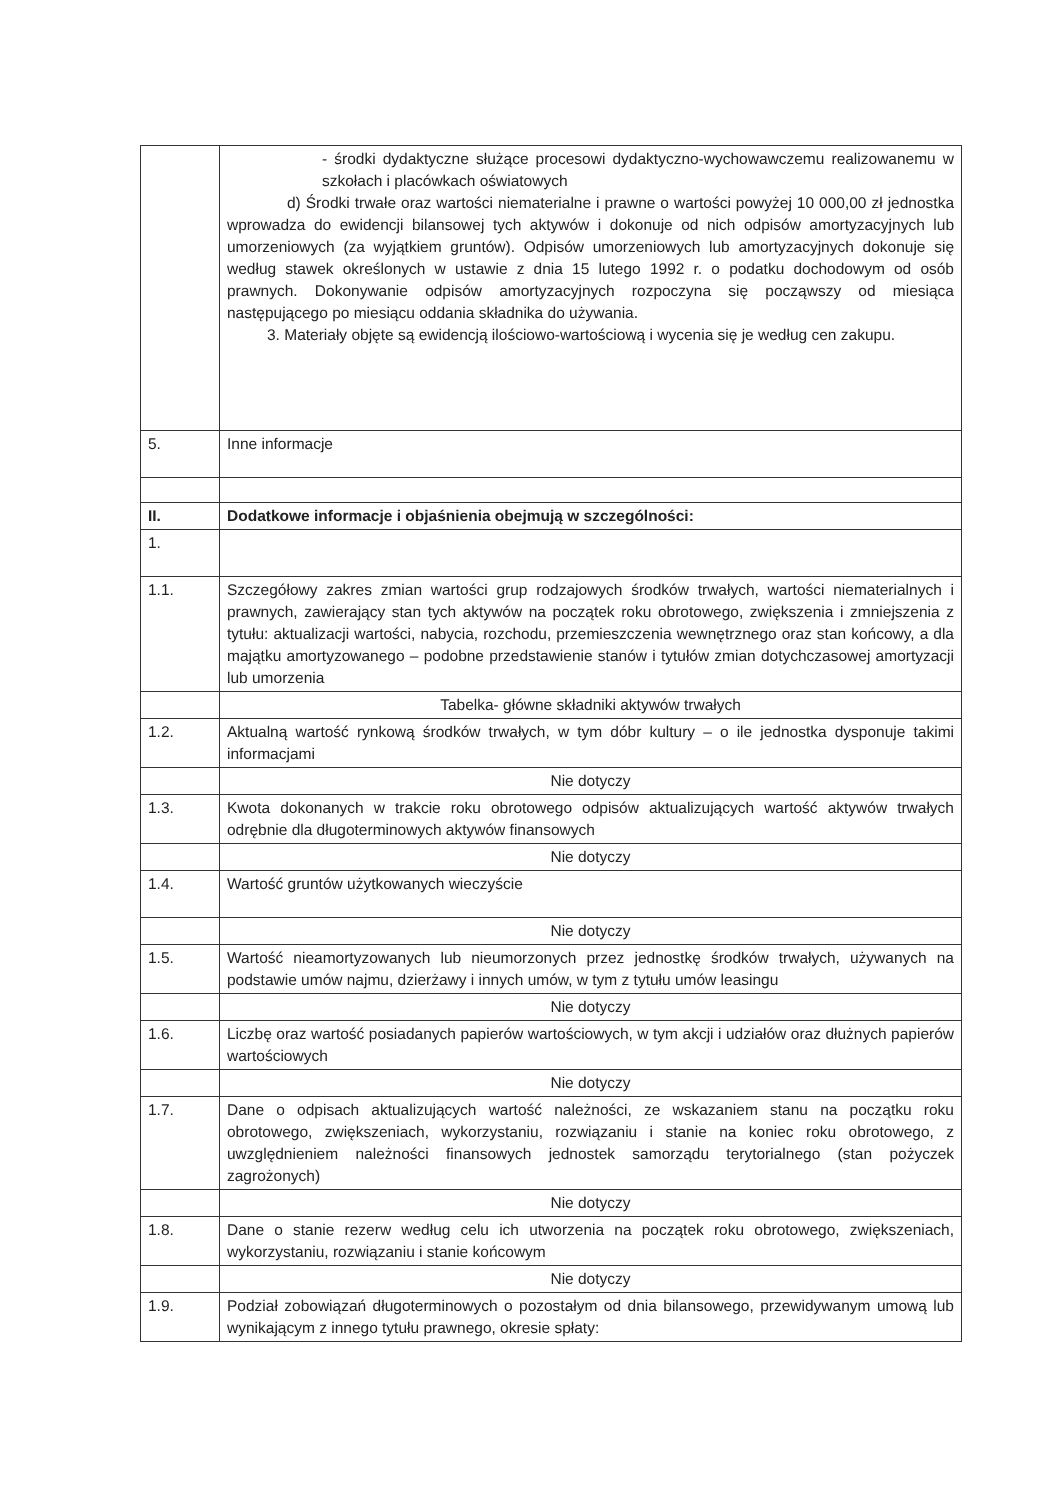| | - środki dydaktyczne służące procesowi dydaktyczno-wychowawczemu realizowanemu w szkołach i placówkach oświatowych d) Środki trwałe oraz wartości niematerialne i prawne o wartości powyżej 10 000,00 zł jednostka wprowadza do ewidencji bilansowej tych aktywów i dokonuje od nich odpisów amortyzacyjnych lub umorzeniowych (za wyjątkiem gruntów). Odpisów umorzeniowych lub amortyzacyjnych dokonuje się według stawek określonych w ustawie z dnia 15 lutego 1992 r. o podatku dochodowym od osób prawnych. Dokonywanie odpisów amortyzacyjnych rozpoczyna się począwszy od miesiąca następującego po miesiącu oddania składnika do używania. 3. Materiały objęte są ewidencją ilościowo-wartościową i wycenia się je według cen zakupu. |
| 5. | Inne informacje |
| II. | Dodatkowe informacje i objaśnienia obejmują w szczególności: |
| 1. | |
| 1.1. | Szczegółowy zakres zmian wartości grup rodzajowych środków trwałych, wartości niematerialnych i prawnych, zawierający stan tych aktywów na początek roku obrotowego, zwiększenia i zmniejszenia z tytułu: aktualizacji wartości, nabycia, rozchodu, przemieszczenia wewnętrznego oraz stan końcowy, a dla majątku amortyzowanego – podobne przedstawienie stanów i tytułów zmian dotychczasowej amortyzacji lub umorzenia |
| | Tabelka- główne składniki aktywów trwałych |
| 1.2. | Aktualną wartość rynkową środków trwałych, w tym dóbr kultury – o ile jednostka dysponuje takimi informacjami |
| | Nie dotyczy |
| 1.3. | Kwota dokonanych w trakcie roku obrotowego odpisów aktualizujących wartość aktywów trwałych odrębnie dla długoterminowych aktywów finansowych |
| | Nie dotyczy |
| 1.4. | Wartość gruntów użytkowanych wieczyście |
| | Nie dotyczy |
| 1.5. | Wartość nieamortyzowanych lub nieumorzonych przez jednostkę środków trwałych, używanych na podstawie umów najmu, dzierżawy i innych umów, w tym z tytułu umów leasingu |
| | Nie dotyczy |
| 1.6. | Liczbę oraz wartość posiadanych papierów wartościowych, w tym akcji i udziałów oraz dłużnych papierów wartościowych |
| | Nie dotyczy |
| 1.7. | Dane o odpisach aktualizujących wartość należności, ze wskazaniem stanu na początku roku obrotowego, zwiększeniach, wykorzystaniu, rozwiązaniu i stanie na koniec roku obrotowego, z uwzględnieniem należności finansowych jednostek samorządu terytorialnego (stan pożyczek zagrożonych) |
| | Nie dotyczy |
| 1.8. | Dane o stanie rezerw według celu ich utworzenia na początek roku obrotowego, zwiększeniach, wykorzystaniu, rozwiązaniu i stanie końcowym |
| | Nie dotyczy |
| 1.9. | Podział zobowiązań długoterminowych o pozostałym od dnia bilansowego, przewidywanym umową lub wynikającym z innego tytułu prawnego, okresie spłaty: |